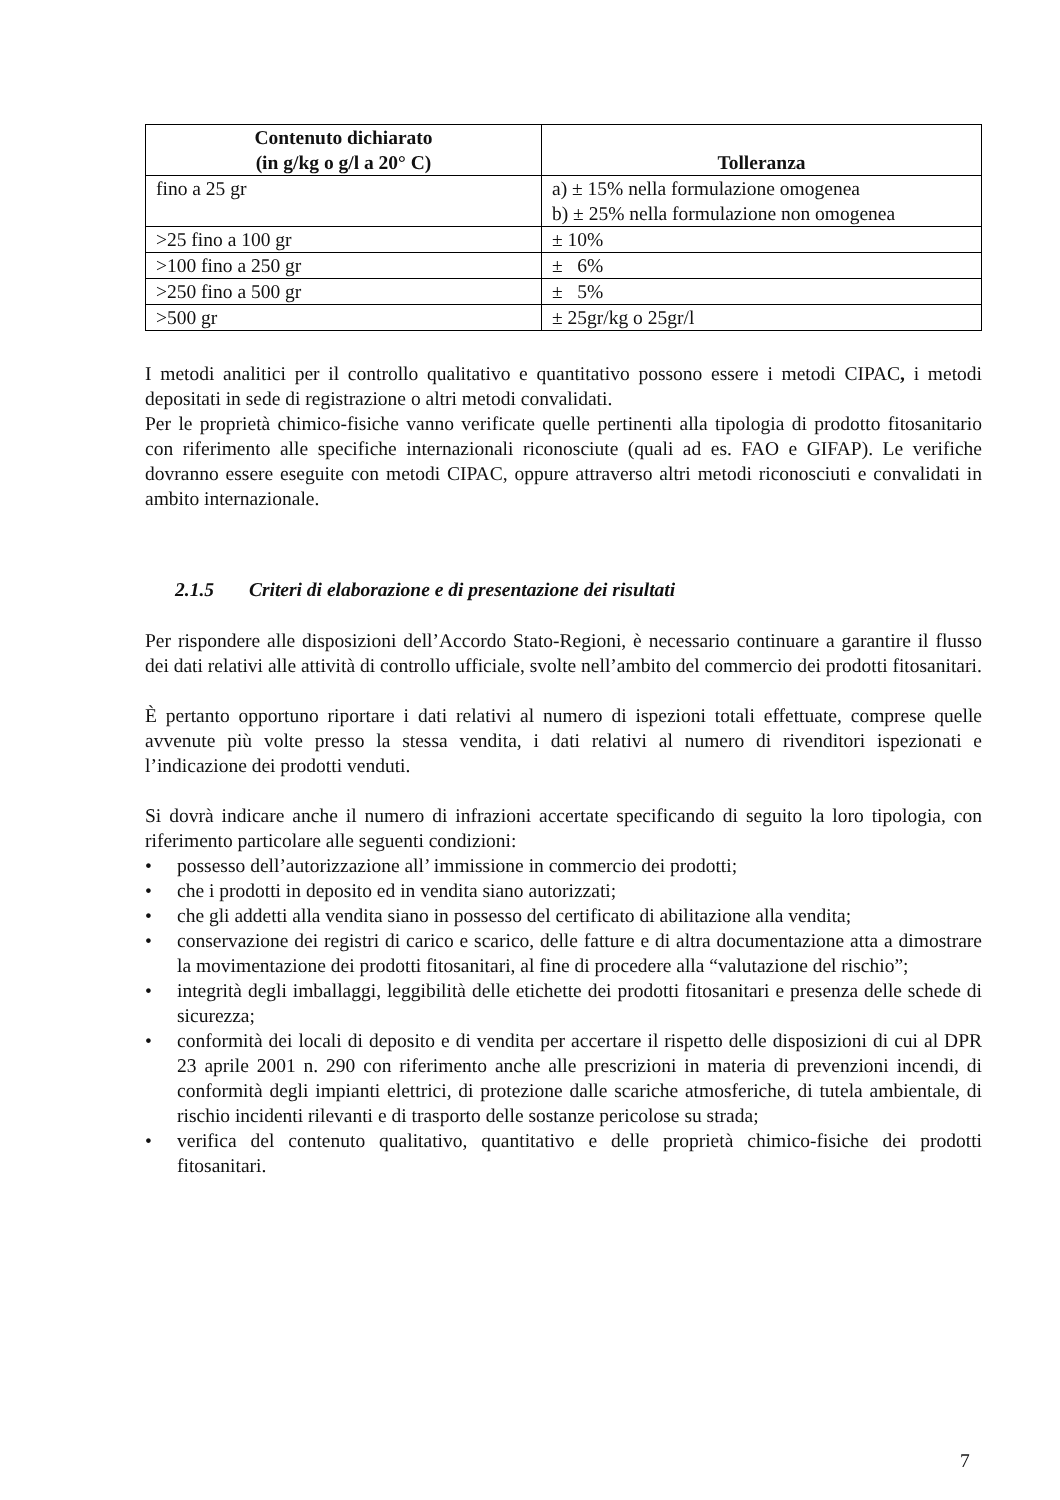| Contenuto dichiarato (in g/kg o g/l a 20° C) | Tolleranza |
| --- | --- |
| fino a 25 gr | a) ± 15% nella formulazione omogenea b) ± 25% nella formulazione non omogenea |
| >25 fino a 100 gr | ± 10% |
| >100 fino a 250 gr | ± 6% |
| >250 fino a 500 gr | ± 5% |
| >500 gr | ± 25gr/kg o 25gr/l |
I metodi analitici per il controllo qualitativo e quantitativo possono essere i metodi CIPAC, i metodi depositati in sede di registrazione o altri metodi convalidati.
Per le proprietà chimico-fisiche vanno verificate quelle pertinenti alla tipologia di prodotto fitosanitario con riferimento alle specifiche internazionali riconosciute (quali ad es. FAO e GIFAP). Le verifiche dovranno essere eseguite con metodi CIPAC, oppure attraverso altri metodi riconosciuti e convalidati in ambito internazionale.
2.1.5 Criteri di elaborazione e di presentazione dei risultati
Per rispondere alle disposizioni dell’Accordo Stato-Regioni, è necessario continuare a garantire il flusso dei dati relativi alle attività di controllo ufficiale, svolte nell’ambito del commercio dei prodotti fitosanitari.
È pertanto opportuno riportare i dati relativi al numero di ispezioni totali effettuate, comprese quelle avvenute più volte presso la stessa vendita, i dati relativi al numero di rivenditori ispezionati e l’indicazione dei prodotti venduti.
Si dovrà indicare anche il numero di infrazioni accertate specificando di seguito la loro tipologia, con riferimento particolare alle seguenti condizioni:
• possesso dell’autorizzazione all’ immissione in commercio dei prodotti;
• che i prodotti in deposito ed in vendita siano autorizzati;
• che gli addetti alla vendita siano in possesso del certificato di abilitazione alla vendita;
• conservazione dei registri di carico e scarico, delle fatture e di altra documentazione atta a dimostrare la movimentazione dei prodotti fitosanitari, al fine di procedere alla “valutazione del rischio”;
• integrità degli imballaggi, leggibilità delle etichette dei prodotti fitosanitari e presenza delle schede di sicurezza;
• conformità dei locali di deposito e di vendita per accertare il rispetto delle disposizioni di cui al DPR 23 aprile 2001 n. 290 con riferimento anche alle prescrizioni in materia di prevenzioni incendi, di conformità degli impianti elettrici, di protezione dalle scariche atmosferiche, di tutela ambientale, di rischio incidenti rilevanti e di trasporto delle sostanze pericolose su strada;
• verifica del contenuto qualitativo, quantitativo e delle proprietà chimico-fisiche dei prodotti fitosanitari.
7